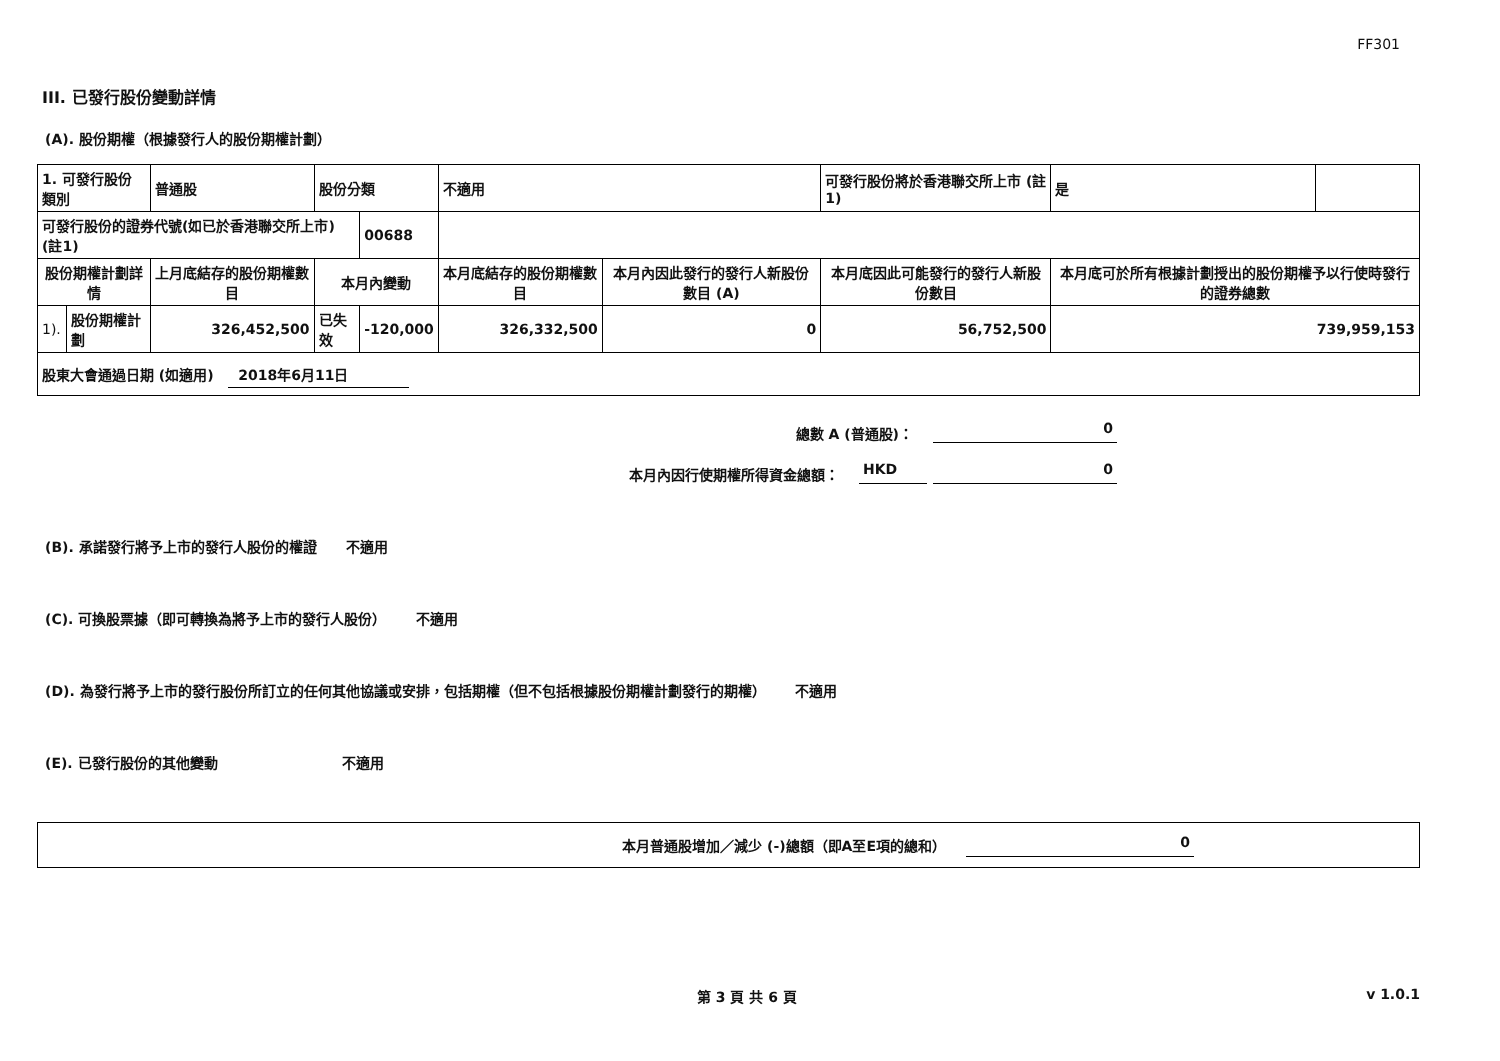FF301
III. 已發行股份變動詳情
(A). 股份期權（根據發行人的股份期權計劃）
| 1. 可發行股份類別 | | 普通股 | 股份分類 | | 不適用 | | 可發行股份將於香港聯交所上市 (註1) | | 是 | |
| 可發行股份的證券代號(如已於香港聯交所上市) (註1) | | | | 00688 | | | | | | |
| 股份期權計劃詳情 | | 上月底結存的股份期權數目 | 本月內變動 | | 本月底結存的股份期權數目 | 本月內因此發行的發行人新股份數目 (A) | 本月底因此可能發行的發行人新股份數目 | 本月底可於所有根據計劃授出的股份期權予以行使時發行的證券總數 | | |
| 1). | 股份期權計劃 | 326,452,500 | 已失效 | -120,000 | 326,332,500 | 0 | 56,752,500 | 739,959,153 | | |
| 股東大會通過日期 (如適用) 2018年6月11日 | | | | | | | | | | |
總數 A (普通股)： 0
本月內因行使期權所得資金總額： HKD 0
(B). 承諾發行將予上市的發行人股份的權證 不適用
(C). 可換股票據（即可轉換為將予上市的發行人股份） 不適用
(D). 為發行將予上市的發行股份所訂立的任何其他協議或安排，包括期權（但不包括根據股份期權計劃發行的期權） 不適用
(E). 已發行股份的其他變動 不適用
本月普通股增加／減少 (-)總額（即A至E項的總和） 0
第 3 頁 共 6 頁 v 1.0.1